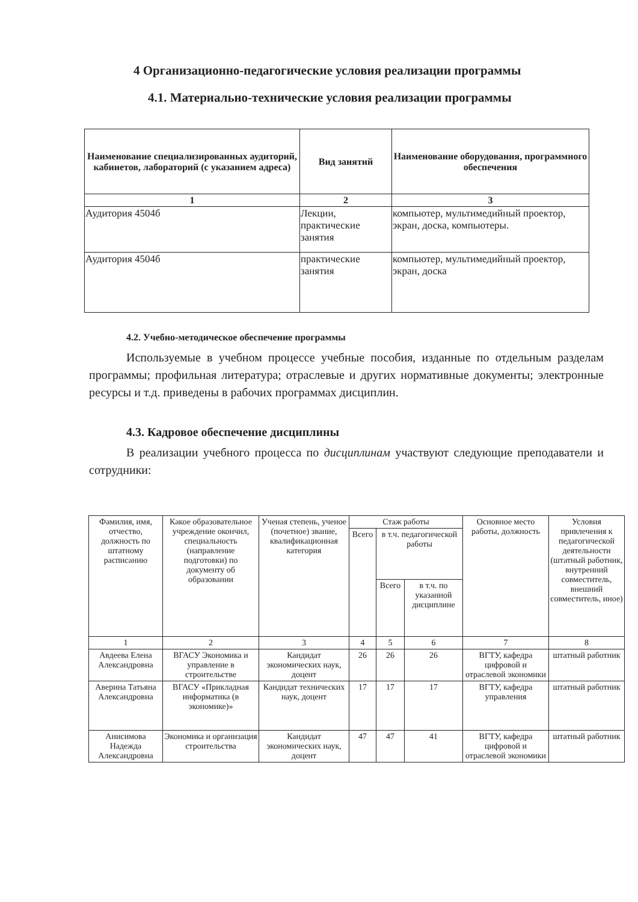4 Организационно-педагогические условия реализации программы
4.1. Материально-технические условия реализации программы
| Наименование специализированных аудиторий, кабинетов, лабораторий (с указанием адреса) | Вид занятий | Наименование оборудования, программного обеспечения |
| --- | --- | --- |
| 1 | 2 | 3 |
| Аудитория 4504б | Лекции, практические занятия | компьютер, мультимедийный проектор, экран, доска, компьютеры. |
| Аудитория 4504б | практические занятия | компьютер, мультимедийный проектор, экран, доска |
4.2. Учебно-методическое обеспечение программы
Используемые в учебном процессе учебные пособия, изданные по отдельным разделам программы; профильная литература; отраслевые и других нормативные документы; электронные ресурсы и т.д. приведены в рабочих программах дисциплин.
4.3. Кадровое обеспечение дисциплины
В реализации учебного процесса по дисциплинам участвуют следующие преподаватели и сотрудники:
| Фамилия, имя, отчество, должность по штатному расписанию | Какое образовательное учреждение окончил, специальность (направление подготовки) по документу об образовании | Ученая степень, ученое (почетное) звание, квалификационная категория | Стаж работы | | | Основное место работы, должность | Условия привлечения к педагогической деятельности (штатный работник, внутренний совместитель, внешний совместитель, иное) |
| --- | --- | --- | --- | --- | --- | --- | --- |
| | | | Всего | в т.ч. педагогической работы | | | |
| | | | | Всего | в т.ч. по указанной дисциплине | | |
| 1 | 2 | 3 | 4 | 5 | 6 | 7 | 8 |
| Авдеева Елена Александровна | ВГАСУ Экономика и управление в строительстве | Кандидат экономических наук, доцент | 26 | 26 | 26 | ВГТУ, кафедра цифровой и отраслевой экономики | штатный работник |
| Аверина Татьяна Александровна | ВГАСУ «Прикладная информатика (в экономике)» | Кандидат технических наук, доцент | 17 | 17 | 17 | ВГТУ, кафедра управления | штатный работник |
| Анисимова Надежда Александровна | Экономика и организация строительства | Кандидат экономических наук, доцент | 47 | 47 | 41 | ВГТУ, кафедра цифровой и отраслевой экономики | штатный работник |